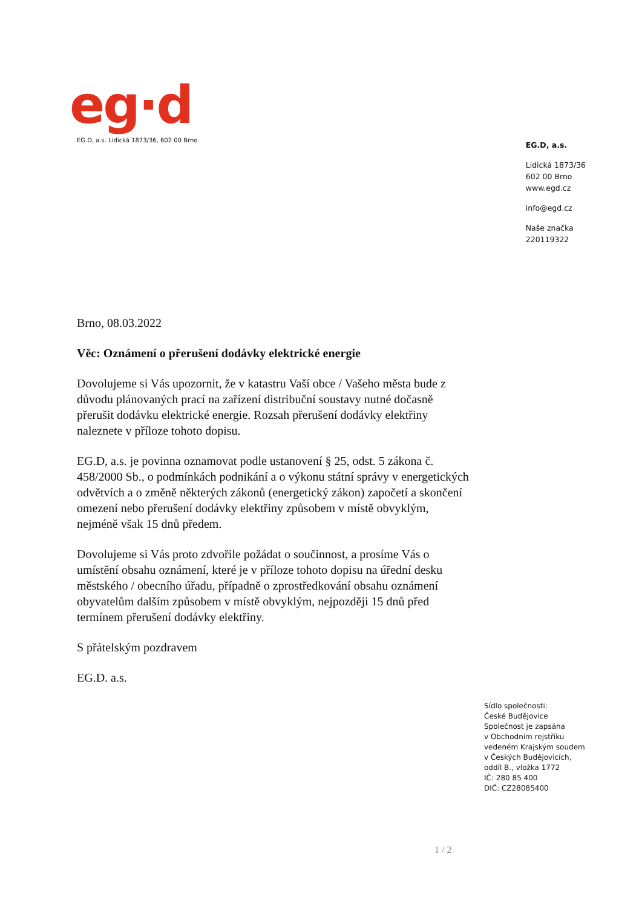eg·d
EG.D, a.s. Lidická 1873/36, 602 00 Brno
EG.D, a.s.
Lidická 1873/36
602 00 Brno
www.egd.cz
info@egd.cz
Naše značka
220119322
Brno, 08.03.2022
Věc: Oznámení o přerušení dodávky elektrické energie
Dovolujeme si Vás upozornit, že v katastru Vaší obce / Vašeho města bude z důvodu plánovaných prací na zařízení distribuční soustavy nutné dočasně přerušit dodávku elektrické energie. Rozsah přerušení dodávky elektřiny naleznete v příloze tohoto dopisu.
EG.D, a.s. je povinna oznamovat podle ustanovení § 25, odst. 5 zákona č. 458/2000 Sb., o podmínkách podnikání a o výkonu státní správy v energetických odvětvích a o změně některých zákonů (energetický zákon) započetí a skončení omezení nebo přerušení dodávky elektřiny způsobem v místě obvyklým, nejméně však 15 dnů předem.
Dovolujeme si Vás proto zdvořile požádat o součinnost, a prosíme Vás o umístění obsahu oznámení, které je v příloze tohoto dopisu na úřední desku městského / obecního úřadu, případně o zprostředkování obsahu oznámení obyvatelům dalším způsobem v místě obvyklým, nejpozději 15 dnů před termínem přerušení dodávky elektřiny.
S přátelským pozdravem
EG.D. a.s.
Sídlo společnosti:
České Budějovice
Společnost je zapsána
v Obchodním rejstříku
vedeném Krajským soudem
v Českých Budějovicích,
oddíl B., vložka 1772
IČ: 280 85 400
DIČ: CZ28085400
1 / 2